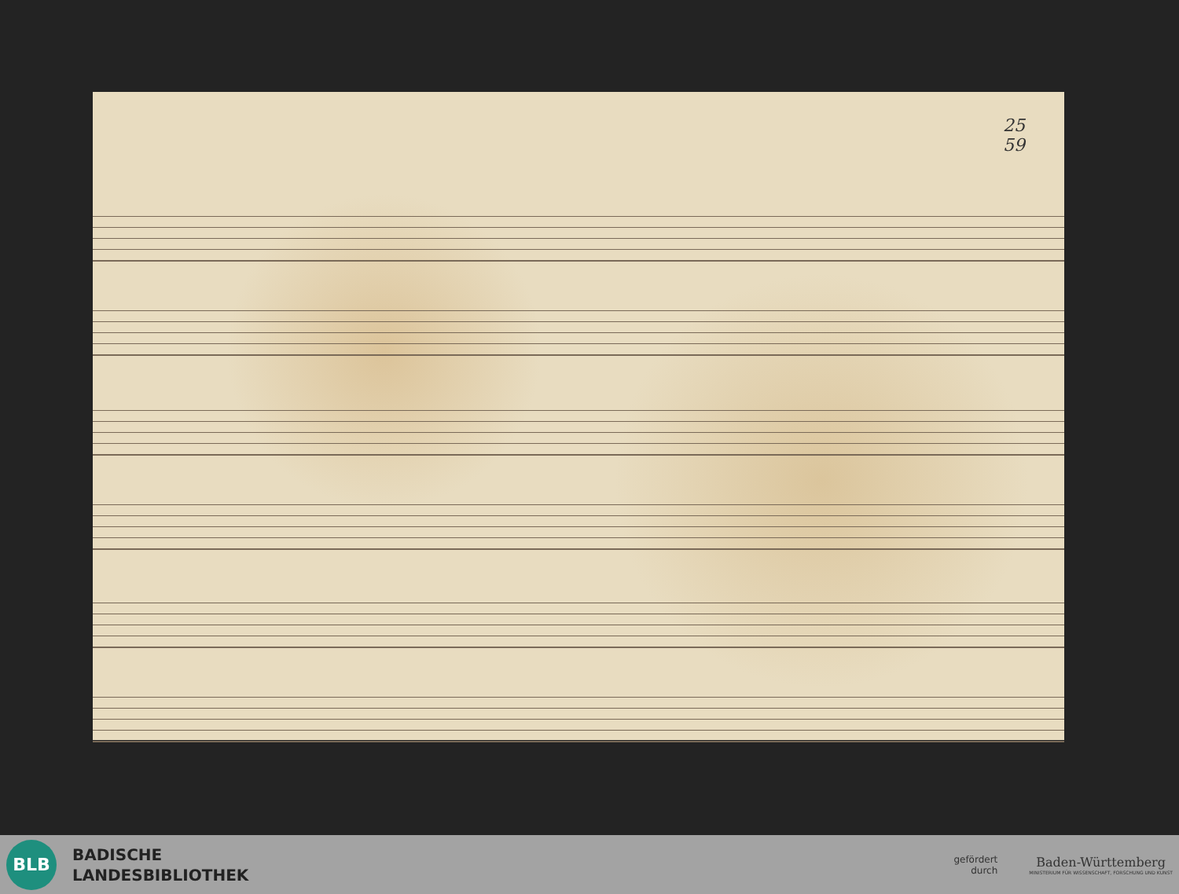25
59
BLB
BADISCHE
LANDESBIBLIOTHEK
gefördert
durch
Baden-Württemberg
MINISTERIUM FÜR WISSENSCHAFT, FORSCHUNG UND KUNST